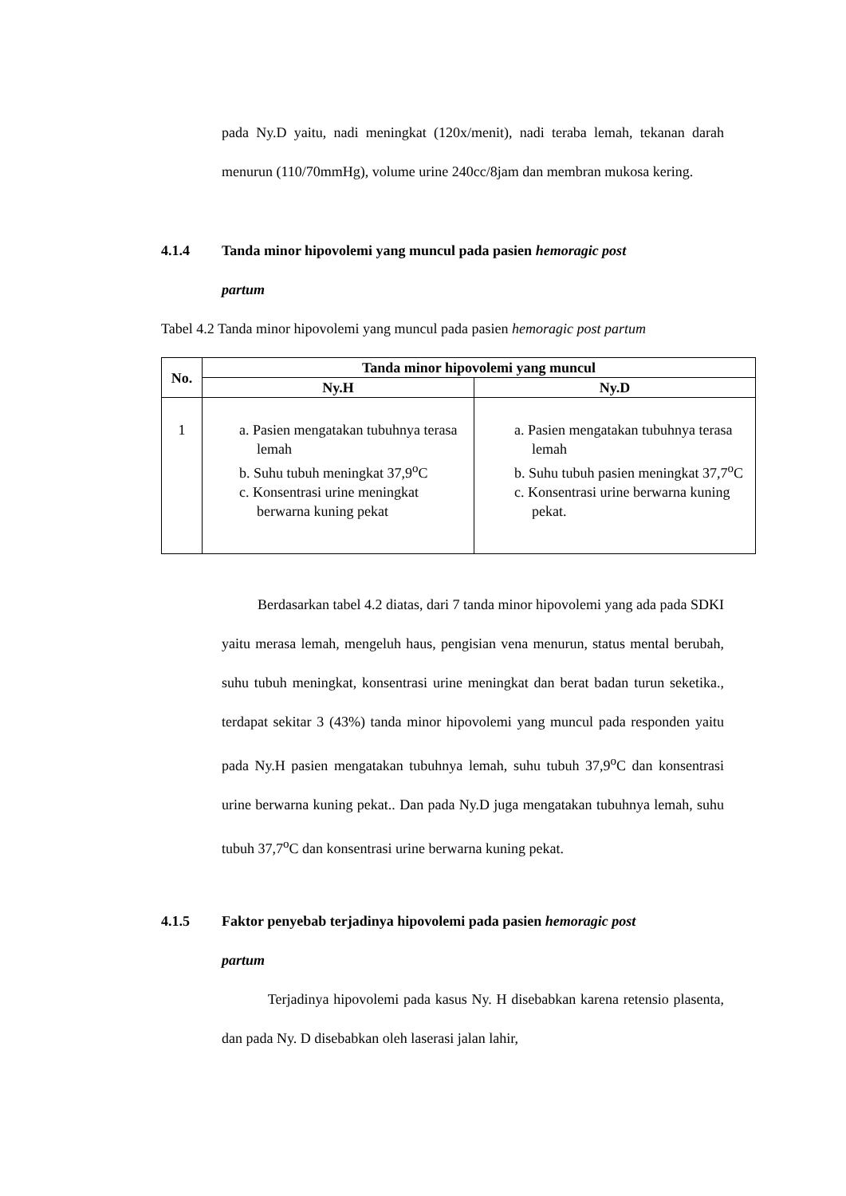pada Ny.D yaitu, nadi meningkat (120x/menit), nadi teraba lemah, tekanan darah menurun (110/70mmHg), volume urine 240cc/8jam dan membran mukosa kering.
4.1.4 Tanda minor hipovolemi yang muncul pada pasien hemoragic post
partum
Tabel 4.2 Tanda minor hipovolemi yang muncul pada pasien hemoragic post partum
| No. | Tanda minor hipovolemi yang muncul | |
| --- | --- | --- |
| | Ny.H | Ny.D |
| 1 | a. Pasien mengatakan tubuhnya terasa lemah b. Suhu tubuh meningkat 37,9<sup>o</sup>C c. Konsentrasi urine meningkat berwarna kuning pekat | a. Pasien mengatakan tubuhnya terasa lemah b. Suhu tubuh pasien meningkat 37,7<sup>o</sup>C c. Konsentrasi urine berwarna kuning pekat. |
Berdasarkan tabel 4.2 diatas, dari 7 tanda minor hipovolemi yang ada pada SDKI yaitu merasa lemah, mengeluh haus, pengisian vena menurun, status mental berubah, suhu tubuh meningkat, konsentrasi urine meningkat dan berat badan turun seketika., terdapat sekitar 3 (43%) tanda minor hipovolemi yang muncul pada responden yaitu pada Ny.H pasien mengatakan tubuhnya lemah, suhu tubuh 37,9<sup>o</sup>C dan konsentrasi urine berwarna kuning pekat.. Dan pada Ny.D juga mengatakan tubuhnya lemah, suhu tubuh 37,7<sup>o</sup>C dan konsentrasi urine berwarna kuning pekat.
4.1.5 Faktor penyebab terjadinya hipovolemi pada pasien hemoragic post
partum
Terjadinya hipovolemi pada kasus Ny. H disebabkan karena retensio plasenta, dan pada Ny. D disebabkan oleh laserasi jalan lahir,